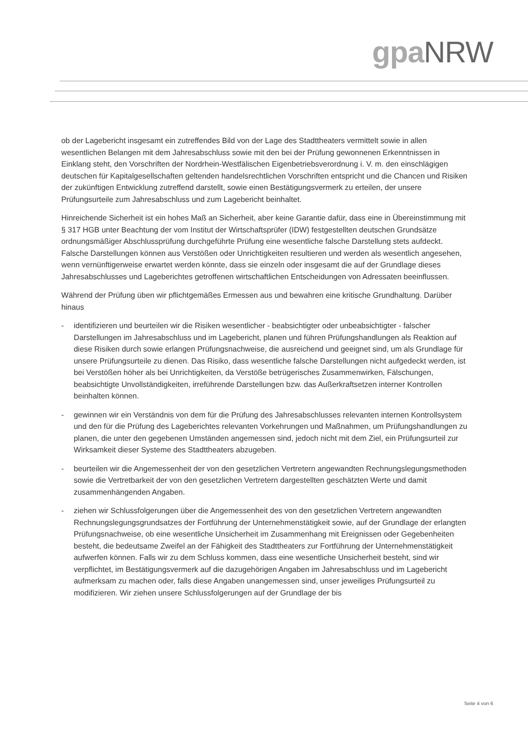gpa NRW
ob der Lagebericht insgesamt ein zutreffendes Bild von der Lage des Stadttheaters vermittelt sowie in allen wesentlichen Belangen mit dem Jahresabschluss sowie mit den bei der Prüfung gewonnenen Erkenntnissen in Einklang steht, den Vorschriften der Nordrhein-Westfälischen Eigenbetriebsverordnung i. V. m. den einschlägigen deutschen für Kapitalgesellschaften geltenden handelsrechtlichen Vorschriften entspricht und die Chancen und Risiken der zukünftigen Entwicklung zutreffend darstellt, sowie einen Bestätigungsvermerk zu erteilen, der unsere Prüfungsurteile zum Jahresabschluss und zum Lagebericht beinhaltet.
Hinreichende Sicherheit ist ein hohes Maß an Sicherheit, aber keine Garantie dafür, dass eine in Übereinstimmung mit § 317 HGB unter Beachtung der vom Institut der Wirtschaftsprüfer (IDW) festgestellten deutschen Grundsätze ordnungsmäßiger Abschlussprüfung durchgeführte Prüfung eine wesentliche falsche Darstellung stets aufdeckt. Falsche Darstellungen können aus Verstößen oder Unrichtigkeiten resultieren und werden als wesentlich angesehen, wenn vernünftigerweise erwartet werden könnte, dass sie einzeln oder insgesamt die auf der Grundlage dieses Jahresabschlusses und Lageberichtes getroffenen wirtschaftlichen Entscheidungen von Adressaten beeinflussen.
Während der Prüfung üben wir pflichtgemäßes Ermessen aus und bewahren eine kritische Grundhaltung. Darüber hinaus
- identifizieren und beurteilen wir die Risiken wesentlicher - beabsichtigter oder unbeabsichtigter - falscher Darstellungen im Jahresabschluss und im Lagebericht, planen und führen Prüfungshandlungen als Reaktion auf diese Risiken durch sowie erlangen Prüfungsnachweise, die ausreichend und geeignet sind, um als Grundlage für unsere Prüfungsurteile zu dienen. Das Risiko, dass wesentliche falsche Darstellungen nicht aufgedeckt werden, ist bei Verstößen höher als bei Unrichtigkeiten, da Verstöße betrügerisches Zusammenwirken, Fälschungen, beabsichtigte Unvollständigkeiten, irreführende Darstellungen bzw. das Außerkraftsetzen interner Kontrollen beinhalten können.
- gewinnen wir ein Verständnis von dem für die Prüfung des Jahresabschlusses relevanten internen Kontrollsystem und den für die Prüfung des Lageberichtes relevanten Vorkehrungen und Maßnahmen, um Prüfungshandlungen zu planen, die unter den gegebenen Umständen angemessen sind, jedoch nicht mit dem Ziel, ein Prüfungsurteil zur Wirksamkeit dieser Systeme des Stadttheaters abzugeben.
- beurteilen wir die Angemessenheit der von den gesetzlichen Vertretern angewandten Rechnungslegungsmethoden sowie die Vertretbarkeit der von den gesetzlichen Vertretern dargestellten geschätzten Werte und damit zusammenhängenden Angaben.
- ziehen wir Schlussfolgerungen über die Angemessenheit des von den gesetzlichen Vertretern angewandten Rechnungslegungsgrundsatzes der Fortführung der Unternehmenstätigkeit sowie, auf der Grundlage der erlangten Prüfungsnachweise, ob eine wesentliche Unsicherheit im Zusammenhang mit Ereignissen oder Gegebenheiten besteht, die bedeutsame Zweifel an der Fähigkeit des Stadttheaters zur Fortführung der Unternehmenstätigkeit aufwerfen können. Falls wir zu dem Schluss kommen, dass eine wesentliche Unsicherheit besteht, sind wir verpflichtet, im Bestätigungsvermerk auf die dazugehörigen Angaben im Jahresabschluss und im Lagebericht aufmerksam zu machen oder, falls diese Angaben unangemessen sind, unser jeweiliges Prüfungsurteil zu modifizieren. Wir ziehen unsere Schlussfolgerungen auf der Grundlage der bis
Seite 4 von 6